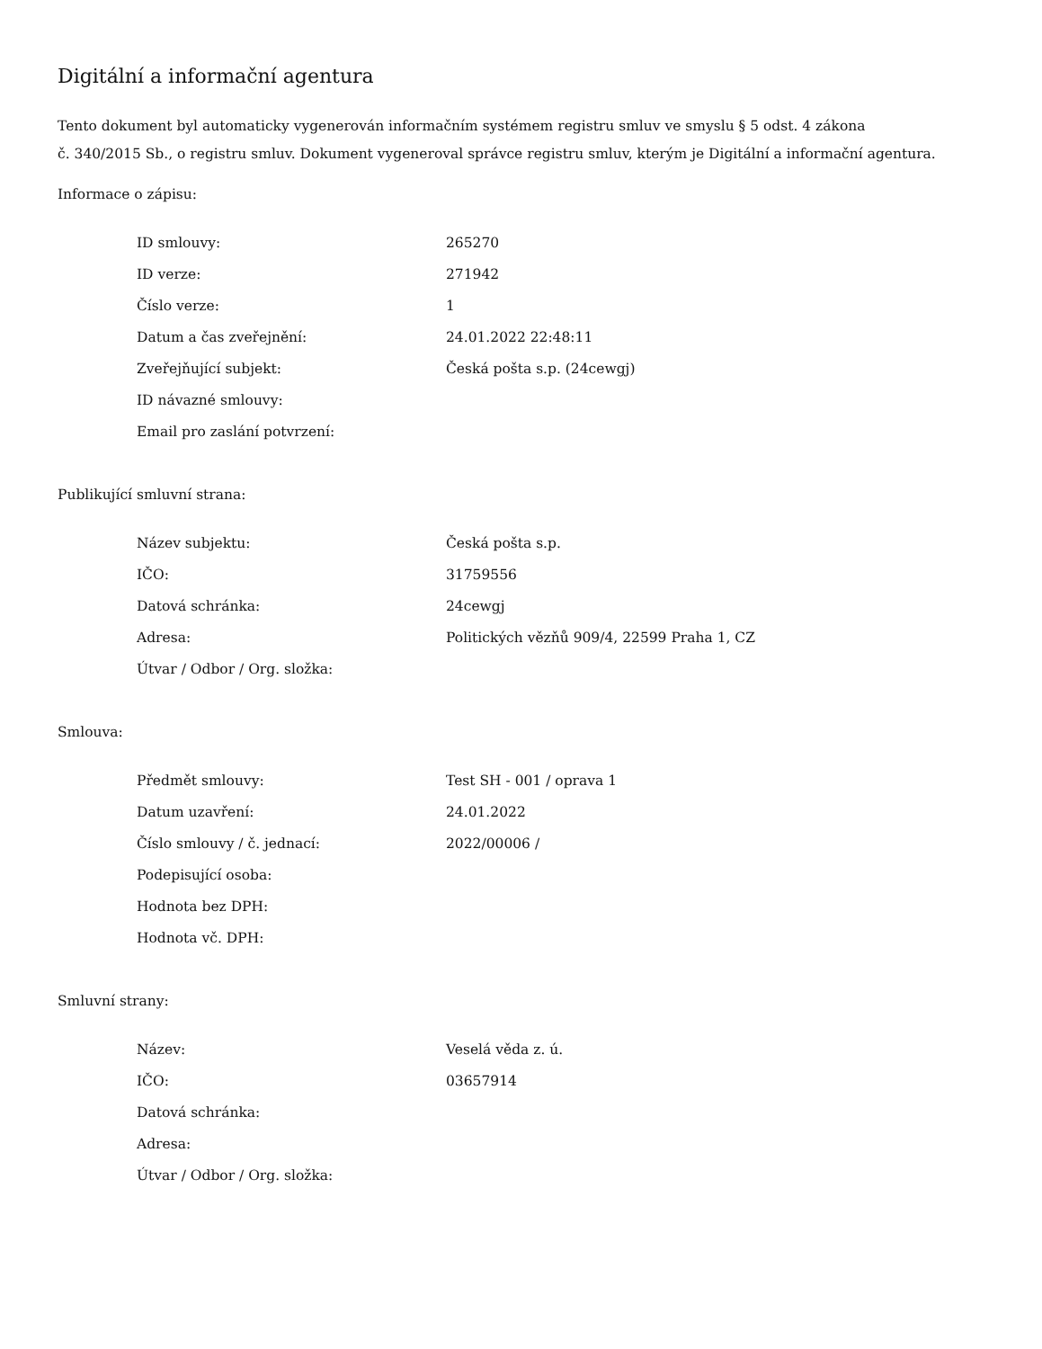Digitální a informační agentura
Tento dokument byl automaticky vygenerován informačním systémem registru smluv ve smyslu § 5 odst. 4 zákona
č. 340/2015 Sb., o registru smluv. Dokument vygeneroval správce registru smluv, kterým je Digitální a informační agentura.
Informace o zápisu:
| ID smlouvy: | 265270 |
| ID verze: | 271942 |
| Číslo verze: | 1 |
| Datum a čas zveřejnění: | 24.01.2022 22:48:11 |
| Zveřejňující subjekt: | Česká pošta s.p. (24cewgj) |
| ID návazné smlouvy: | |
| Email pro zaslání potvrzení: | |
Publikující smluvní strana:
| Název subjektu: | Česká pošta s.p. |
| IČO: | 31759556 |
| Datová schránka: | 24cewgj |
| Adresa: | Politických vězňů 909/4, 22599 Praha 1, CZ |
| Útvar / Odbor / Org. složka: | |
Smlouva:
| Předmět smlouvy: | Test SH - 001 / oprava 1 |
| Datum uzavření: | 24.01.2022 |
| Číslo smlouvy / č. jednací: | 2022/00006 / |
| Podepisující osoba: | |
| Hodnota bez DPH: | |
| Hodnota vč. DPH: | |
Smluvní strany:
| Název: | Veselá věda z. ú. |
| IČO: | 03657914 |
| Datová schránka: | |
| Adresa: | |
| Útvar / Odbor / Org. složka: | |